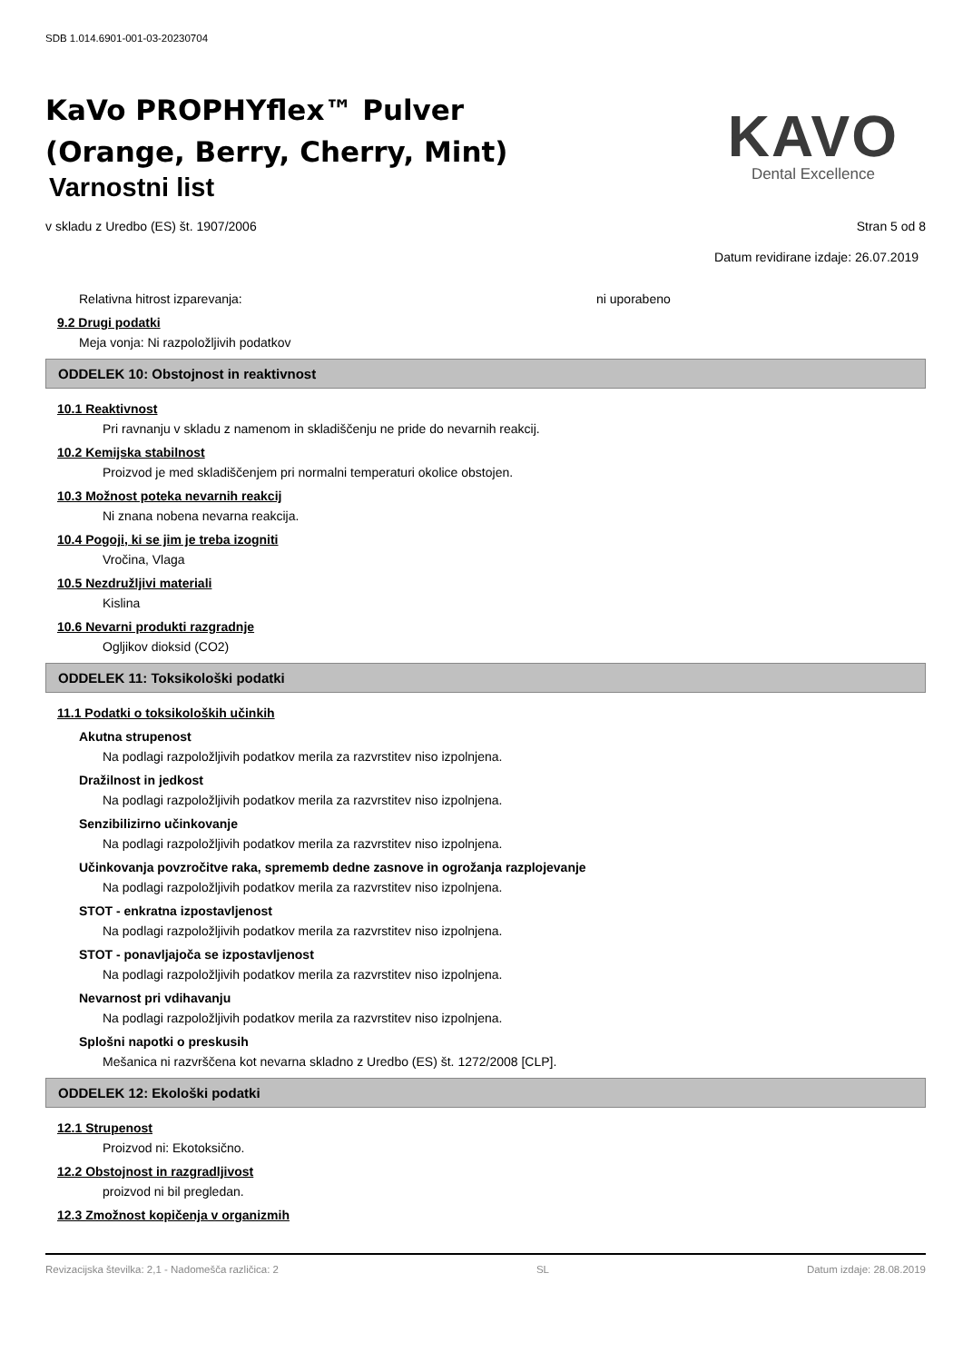SDB 1.014.6901-001-03-20230704
KaVo PROPHYflex™ Pulver
(Orange, Berry, Cherry, Mint)
Varnostni list
KAVO
Dental Excellence
v skladu z Uredbo (ES) št. 1907/2006 Stran 5 od 8
Datum revidirane izdaje: 26.07.2019
Relativna hitrost izparevanja: ni uporabeno
9.2 Drugi podatki
Meja vonja: Ni razpoložljivih podatkov
ODDELEK 10: Obstojnost in reaktivnost
10.1 Reaktivnost
Pri ravnanju v skladu z namenom in skladiščenju ne pride do nevarnih reakcij.
10.2 Kemijska stabilnost
Proizvod je med skladiščenjem pri normalni temperaturi okolice obstojen.
10.3 Možnost poteka nevarnih reakcij
Ni znana nobena nevarna reakcija.
10.4 Pogoji, ki se jim je treba izogniti
Vročina, Vlaga
10.5 Nezdružljivi materiali
Kislina
10.6 Nevarni produkti razgradnje
Ogljikov dioksid (CO2)
ODDELEK 11: Toksikološki podatki
11.1 Podatki o toksikoloških učinkih
Akutna strupenost
Na podlagi razpoložljivih podatkov merila za razvrstitev niso izpolnjena.
Dražilnost in jedkost
Na podlagi razpoložljivih podatkov merila za razvrstitev niso izpolnjena.
Senzibilizirno učinkovanje
Na podlagi razpoložljivih podatkov merila za razvrstitev niso izpolnjena.
Učinkovanja povzročitve raka, sprememb dedne zasnove in ogrožanja razplojevanje
Na podlagi razpoložljivih podatkov merila za razvrstitev niso izpolnjena.
STOT - enkratna izpostavljenost
Na podlagi razpoložljivih podatkov merila za razvrstitev niso izpolnjena.
STOT - ponavljajoča se izpostavljenost
Na podlagi razpoložljivih podatkov merila za razvrstitev niso izpolnjena.
Nevarnost pri vdihavanju
Na podlagi razpoložljivih podatkov merila za razvrstitev niso izpolnjena.
Splošni napotki o preskusih
Mešanica ni razvrščena kot nevarna skladno z Uredbo (ES) št. 1272/2008 [CLP].
ODDELEK 12: Ekološki podatki
12.1 Strupenost
Proizvod ni: Ekotoksično.
12.2 Obstojnost in razgradljivost
proizvod ni bil pregledan.
12.3 Zmožnost kopičenja v organizmih
Revizacijska številka: 2,1 - Nadomešča različica: 2 SL Datum izdaje: 28.08.2019